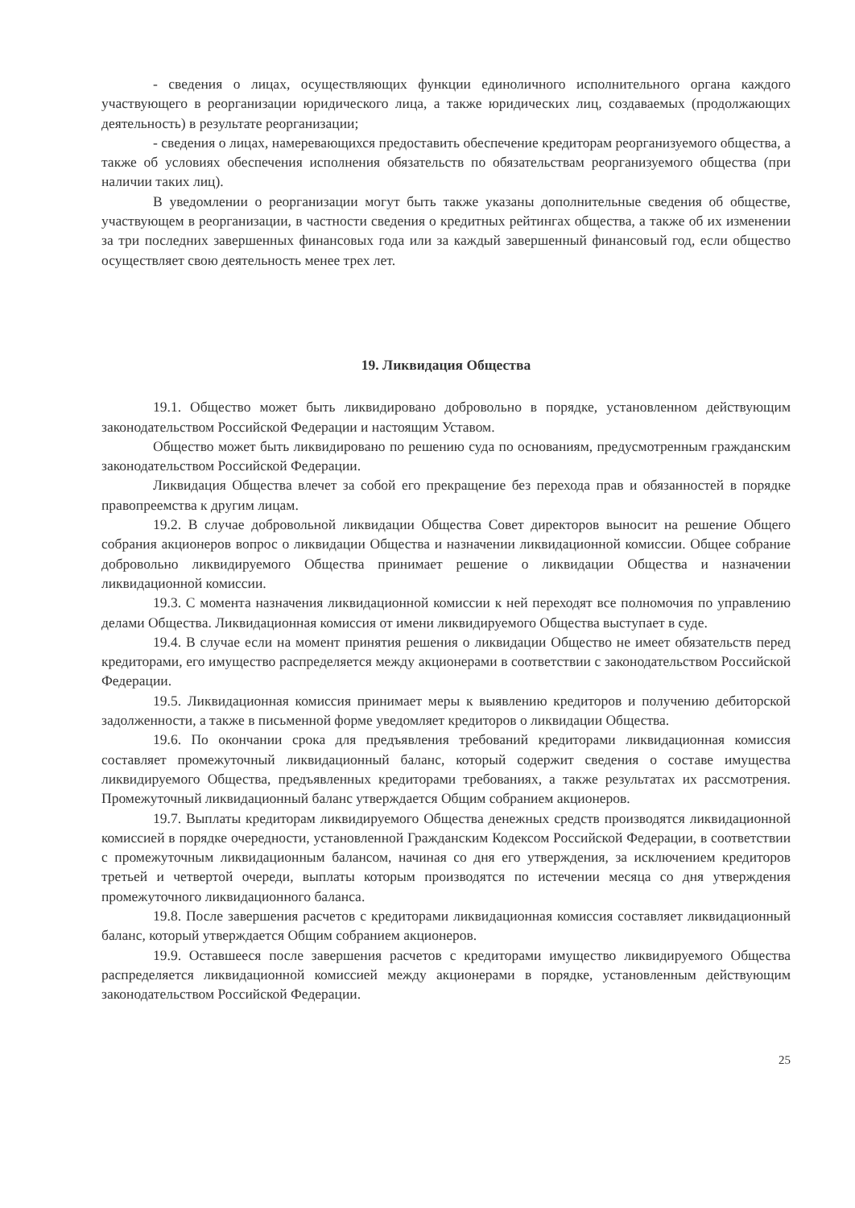- сведения о лицах, осуществляющих функции единоличного исполнительного органа каждого участвующего в реорганизации юридического лица, а также юридических лиц, создаваемых (продолжающих деятельность) в результате реорганизации;
- сведения о лицах, намеревающихся предоставить обеспечение кредиторам реорганизуемого общества, а также об условиях обеспечения исполнения обязательств по обязательствам реорганизуемого общества (при наличии таких лиц).
В уведомлении о реорганизации могут быть также указаны дополнительные сведения об обществе, участвующем в реорганизации, в частности сведения о кредитных рейтингах общества, а также об их изменении за три последних завершенных финансовых года или за каждый завершенный финансовый год, если общество осуществляет свою деятельность менее трех лет.
19. Ликвидация Общества
19.1. Общество может быть ликвидировано добровольно в порядке, установленном действующим законодательством Российской Федерации и настоящим Уставом.
Общество может быть ликвидировано по решению суда по основаниям, предусмотренным гражданским законодательством Российской Федерации.
Ликвидация Общества влечет за собой его прекращение без перехода прав и обязанностей в порядке правопреемства к другим лицам.
19.2. В случае добровольной ликвидации Общества Совет директоров выносит на решение Общего собрания акционеров вопрос о ликвидации Общества и назначении ликвидационной комиссии. Общее собрание добровольно ликвидируемого Общества принимает решение о ликвидации Общества и назначении ликвидационной комиссии.
19.3. С момента назначения ликвидационной комиссии к ней переходят все полномочия по управлению делами Общества. Ликвидационная комиссия от имени ликвидируемого Общества выступает в суде.
19.4. В случае если на момент принятия решения о ликвидации Общество не имеет обязательств перед кредиторами, его имущество распределяется между акционерами в соответствии с законодательством Российской Федерации.
19.5. Ликвидационная комиссия принимает меры к выявлению кредиторов и получению дебиторской задолженности, а также в письменной форме уведомляет кредиторов о ликвидации Общества.
19.6. По окончании срока для предъявления требований кредиторами ликвидационная комиссия составляет промежуточный ликвидационный баланс, который содержит сведения о составе имущества ликвидируемого Общества, предъявленных кредиторами требованиях, а также результатах их рассмотрения. Промежуточный ликвидационный баланс утверждается Общим собранием акционеров.
19.7. Выплаты кредиторам ликвидируемого Общества денежных средств производятся ликвидационной комиссией в порядке очередности, установленной Гражданским Кодексом Российской Федерации, в соответствии с промежуточным ликвидационным балансом, начиная со дня его утверждения, за исключением кредиторов третьей и четвертой очереди, выплаты которым производятся по истечении месяца со дня утверждения промежуточного ликвидационного баланса.
19.8. После завершения расчетов с кредиторами ликвидационная комиссия составляет ликвидационный баланс, который утверждается Общим собранием акционеров.
19.9. Оставшееся после завершения расчетов с кредиторами имущество ликвидируемого Общества распределяется ликвидационной комиссией между акционерами в порядке, установленным действующим законодательством Российской Федерации.
25